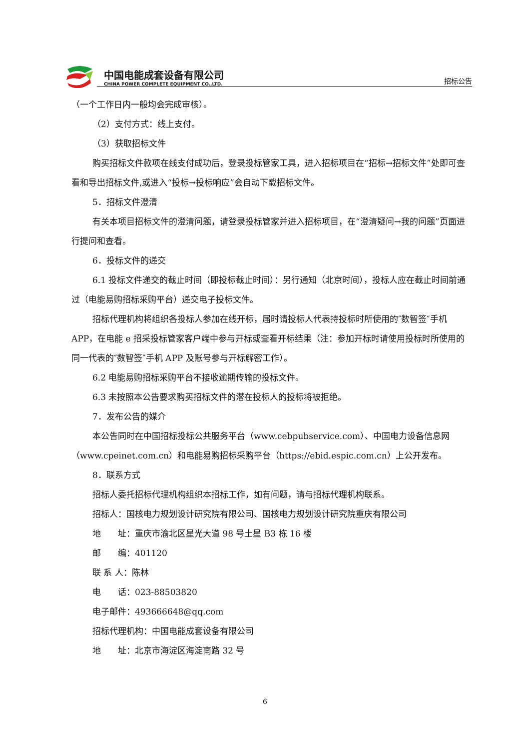中国电能成套设备有限公司
CHINA POWER COMPLETE EQUIPMENT CO.,LTD.
招标公告
（一个工作日内一般均会完成审核）。
（2）支付方式：线上支付。
（3）获取招标文件
购买招标文件款项在线支付成功后，登录投标管家工具，进入招标项目在“招标→招标文件”处即可查看和导出招标文件,或进入“投标→投标响应”会自动下载招标文件。
5．招标文件澄清
有关本项目招标文件的澄清问题，请登录投标管家并进入招标项目，在“澄清疑问→我的问题”页面进行提问和查看。
6．投标文件的递交
6.1 投标文件递交的截止时间（即投标截止时间）：另行通知（北京时间），投标人应在截止时间前通过（电能易购招标采购平台）递交电子投标文件。
招标代理机构将组织各投标人参加在线开标，届时请投标人代表持投标时所使用的″数智签″手机APP，在电能 e 招采投标管家客户端中参与开标或查看开标结果（注：参加开标时请使用投标时所使用的同一代表的″数智签″手机 APP 及账号参与开标解密工作）。
6.2 电能易购招标采购平台不接收逾期传输的投标文件。
6.3 未按照本公告要求购买招标文件的潜在投标人的投标将被拒绝。
7．发布公告的媒介
本公告同时在中国招标投标公共服务平台（www.cebpubservice.com）、中国电力设备信息网（www.cpeinet.com.cn）和电能易购招标采购平台（https://ebid.espic.com.cn）上公开发布。
8．联系方式
招标人委托招标代理机构组织本招标工作，如有问题，请与招标代理机构联系。
招标人：国核电力规划设计研究院有限公司、国核电力规划设计研究院重庆有限公司
地　　址：重庆市渝北区星光大道 98 号土星 B3 栋 16 楼
邮　　编：401120
联 系 人：陈林
电　　话：023-88503820
电子邮件：493666648@qq.com
招标代理机构：中国电能成套设备有限公司
地　　址：北京市海淀区海淀南路 32 号
6